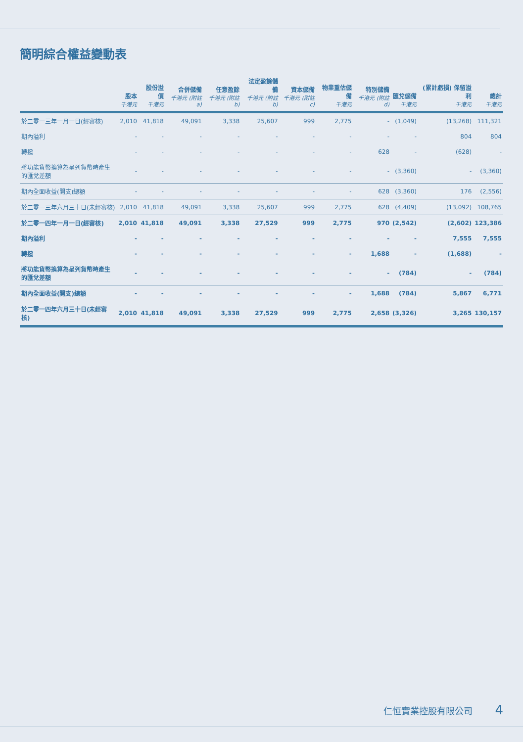簡明綜合權益變動表
| | 股本 千港元 | 股份溢價 千港元 | 合併儲備 千港元 (附註a) | 任意盈餘 千港元 (附註b) | 法定盈餘儲備 千港元 (附註b) | 資本儲備 千港元 (附註c) | 物業重估儲備 千港元 | 特別儲備 千港元 (附註d) | 匯兌儲備 千港元 | (累計虧損) 保留溢利 千港元 | 總計 千港元 |
| --- | --- | --- | --- | --- | --- | --- | --- | --- | --- | --- | --- |
| 於二零一三年一月一日(經審核) | 2,010 | 41,818 | 49,091 | 3,338 | 25,607 | 999 | 2,775 | - | (1,049) | (13,268) | 111,321 |
| 期內溢利 | - | - | - | - | - | - | - | - | - | 804 | 804 |
| 轉撥 | - | - | - | - | - | - | - | 628 | - | (628) | - |
| 將功能貨幣換算為呈列貨幣時產生的匯兌差額 | - | - | - | - | - | - | - | - | (3,360) | - | (3,360) |
| 期內全面收益(開支)總額 | - | - | - | - | - | - | - | 628 | (3,360) | 176 | (2,556) |
| 於二零一三年六月三十日(未經審核) | 2,010 | 41,818 | 49,091 | 3,338 | 25,607 | 999 | 2,775 | 628 | (4,409) | (13,092) | 108,765 |
| 於二零一四年一月一日(經審核) | 2,010 | 41,818 | 49,091 | 3,338 | 27,529 | 999 | 2,775 | 970 | (2,542) | (2,602) | 123,386 |
| 期內溢利 | - | - | - | - | - | - | - | - | - | 7,555 | 7,555 |
| 轉撥 | - | - | - | - | - | - | - | 1,688 | - | (1,688) | - |
| 將功能貨幣換算為呈列貨幣時產生的匯兌差額 | - | - | - | - | - | - | - | - | (784) | - | (784) |
| 期內全面收益(開支)總額 | - | - | - | - | - | - | - | 1,688 | (784) | 5,867 | 6,771 |
| 於二零一四年六月三十日(未經審核) | 2,010 | 41,818 | 49,091 | 3,338 | 27,529 | 999 | 2,775 | 2,658 | (3,326) | 3,265 | 130,157 |
仁恒實業控股有限公司 4